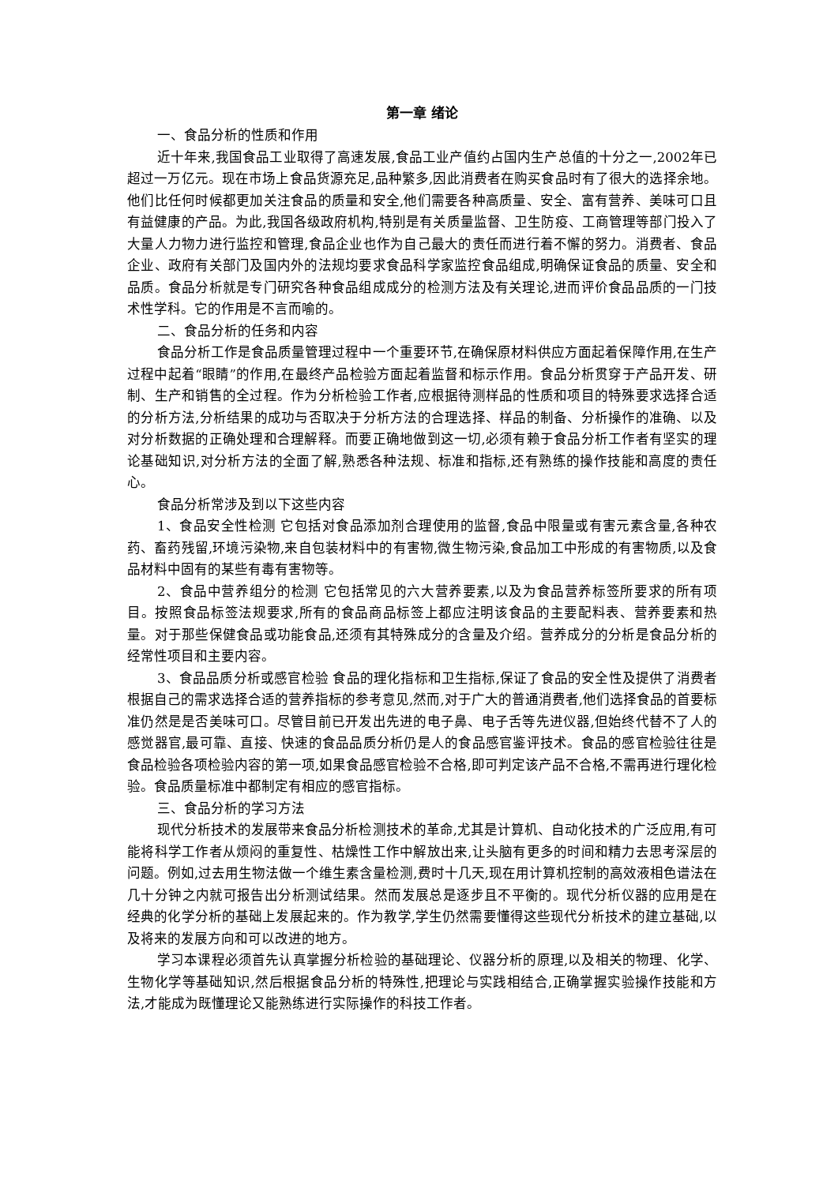第一章 绪论
一、食品分析的性质和作用
近十年来,我国食品工业取得了高速发展,食品工业产值约占国内生产总值的十分之一,2002年已超过一万亿元。现在市场上食品货源充足,品种繁多,因此消费者在购买食品时有了很大的选择余地。他们比任何时候都更加关注食品的质量和安全,他们需要各种高质量、安全、富有营养、美味可口且有益健康的产品。为此,我国各级政府机构,特别是有关质量监督、卫生防疫、工商管理等部门投入了大量人力物力进行监控和管理,食品企业也作为自己最大的责任而进行着不懈的努力。消费者、食品企业、政府有关部门及国内外的法规均要求食品科学家监控食品组成,明确保证食品的质量、安全和品质。食品分析就是专门研究各种食品组成成分的检测方法及有关理论,进而评价食品品质的一门技术性学科。它的作用是不言而喻的。
二、食品分析的任务和内容
食品分析工作是食品质量管理过程中一个重要环节,在确保原材料供应方面起着保障作用,在生产过程中起着“眼睛”的作用,在最终产品检验方面起着监督和标示作用。食品分析贯穿于产品开发、研制、生产和销售的全过程。作为分析检验工作者,应根据待测样品的性质和项目的特殊要求选择合适的分析方法,分析结果的成功与否取决于分析方法的合理选择、样品的制备、分析操作的准确、以及对分析数据的正确处理和合理解释。而要正确地做到这一切,必须有赖于食品分析工作者有坚实的理论基础知识,对分析方法的全面了解,熟悉各种法规、标准和指标,还有熟练的操作技能和高度的责任心。
食品分析常涉及到以下这些内容
1、食品安全性检测 它包括对食品添加剂合理使用的监督,食品中限量或有害元素含量,各种农药、畜药残留,环境污染物,来自包装材料中的有害物,微生物污染,食品加工中形成的有害物质,以及食品材料中固有的某些有毒有害物等。
2、食品中营养组分的检测 它包括常见的六大营养要素,以及为食品营养标签所要求的所有项目。按照食品标签法规要求,所有的食品商品标签上都应注明该食品的主要配料表、营养要素和热量。对于那些保健食品或功能食品,还须有其特殊成分的含量及介绍。营养成分的分析是食品分析的经常性项目和主要内容。
3、食品品质分析或感官检验 食品的理化指标和卫生指标,保证了食品的安全性及提供了消费者根据自己的需求选择合适的营养指标的参考意见,然而,对于广大的普通消费者,他们选择食品的首要标准仍然是是否美味可口。尽管目前已开发出先进的电子鼻、电子舌等先进仪器,但始终代替不了人的感觉器官,最可靠、直接、快速的食品品质分析仍是人的食品感官鉴评技术。食品的感官检验往往是食品检验各项检验内容的第一项,如果食品感官检验不合格,即可判定该产品不合格,不需再进行理化检验。食品质量标准中都制定有相应的感官指标。
三、食品分析的学习方法
现代分析技术的发展带来食品分析检测技术的革命,尤其是计算机、自动化技术的广泛应用,有可能将科学工作者从烦闷的重复性、枯燥性工作中解放出来,让头脑有更多的时间和精力去思考深层的问题。例如,过去用生物法做一个维生素含量检测,费时十几天,现在用计算机控制的高效液相色谱法在几十分钟之内就可报告出分析测试结果。然而发展总是逐步且不平衡的。现代分析仪器的应用是在经典的化学分析的基础上发展起来的。作为教学,学生仍然需要懂得这些现代分析技术的建立基础,以及将来的发展方向和可以改进的地方。
学习本课程必须首先认真掌握分析检验的基础理论、仪器分析的原理,以及相关的物理、化学、生物化学等基础知识,然后根据食品分析的特殊性,把理论与实践相结合,正确掌握实验操作技能和方法,才能成为既懂理论又能熟练进行实际操作的科技工作者。